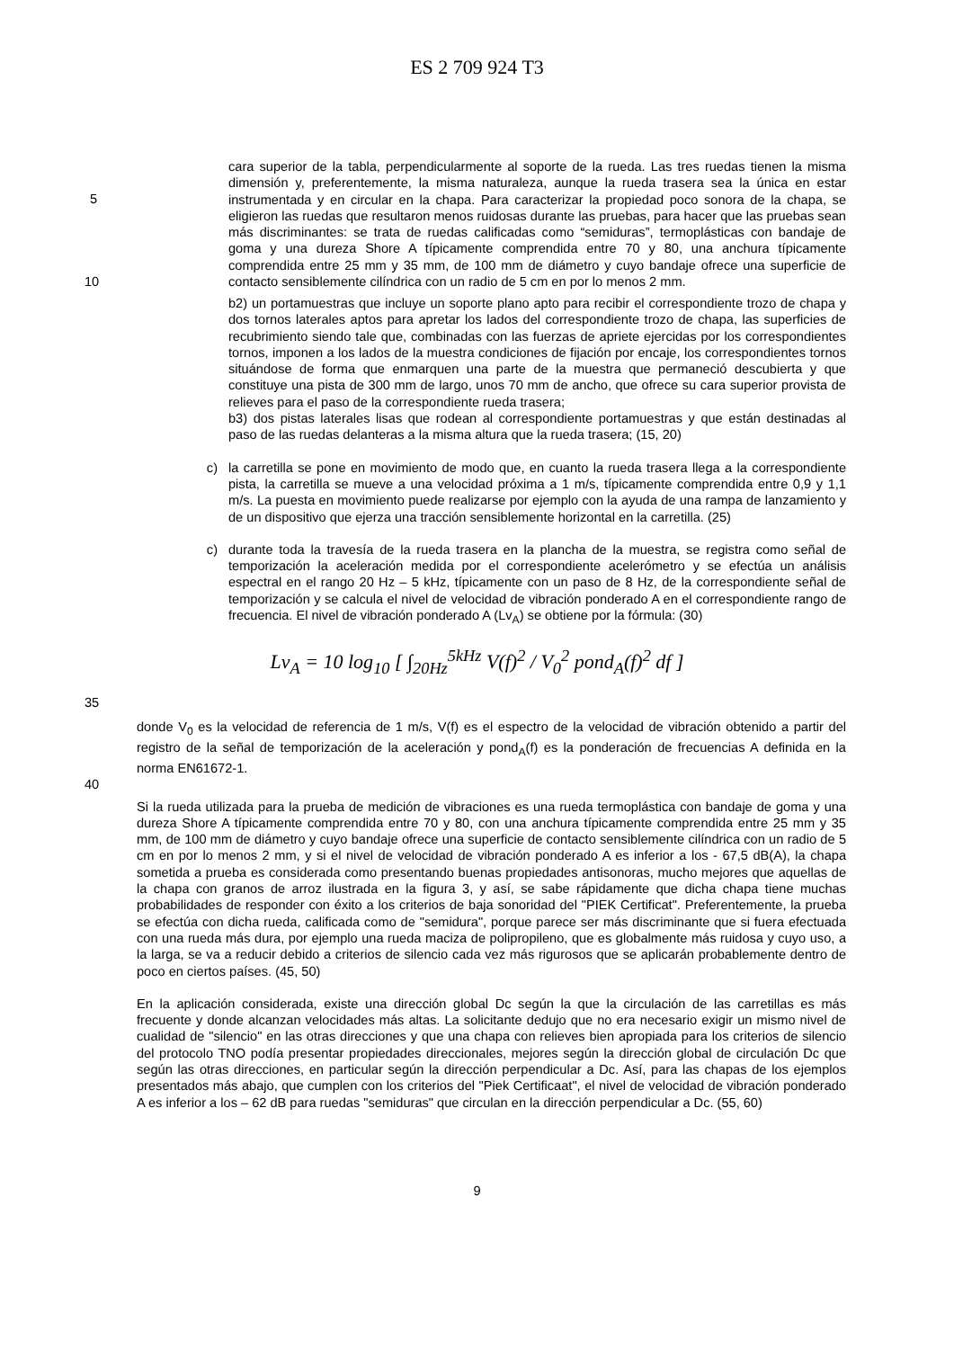ES 2 709 924 T3
cara superior de la tabla, perpendicularmente al soporte de la rueda. Las tres ruedas tienen la misma dimensión y, preferentemente, la misma naturaleza, aunque la rueda trasera sea la única en estar instrumentada y en circular en la chapa. Para caracterizar la propiedad poco sonora de la chapa, se eligieron las ruedas que resultaron menos ruidosas durante las pruebas, para hacer que las pruebas sean más discriminantes: se trata de ruedas calificadas como “semiduras”, termoplásticas con bandaje de goma y una dureza Shore A típicamente comprendida entre 70 y 80, una anchura típicamente comprendida entre 25 mm y 35 mm, de 100 mm de diámetro y cuyo bandaje ofrece una superficie de contacto sensiblemente cilíndrica con un radio de 5 cm en por lo menos 2 mm.
5
10
b2) un portamuestras que incluye un soporte plano apto para recibir el correspondiente trozo de chapa y dos tornos laterales aptos para apretar los lados del correspondiente trozo de chapa, las superficies de recubrimiento siendo tale que, combinadas con las fuerzas de apriete ejercidas por los correspondientes tornos, imponen a los lados de la muestra condiciones de fijación por encaje, los correspondientes tornos situándose de forma que enmarquen una parte de la muestra que permaneció descubierta y que constituye una pista de 300 mm de largo, unos 70 mm de ancho, que ofrece su cara superior provista de relieves para el paso de la correspondiente rueda trasera;
b3) dos pistas laterales lisas que rodean al correspondiente portamuestras y que están destinadas al paso de las ruedas delanteras a la misma altura que la rueda trasera; (15, 20)
c) la carretilla se pone en movimiento de modo que, en cuanto la rueda trasera llega a la correspondiente pista, la carretilla se mueve a una velocidad próxima a 1 m/s, típicamente comprendida entre 0,9 y 1,1 m/s. La puesta en movimiento puede realizarse por ejemplo con la ayuda de una rampa de lanzamiento y de un dispositivo que ejerza una tracción sensiblemente horizontal en la carretilla. (25)
c) durante toda la travesía de la rueda trasera en la plancha de la muestra, se registra como señal de temporización la aceleración medida por el correspondiente acelerómetro y se efectúa un análisis espectral en el rango 20 Hz – 5 kHz, típicamente con un paso de 8 Hz, de la correspondiente señal de temporización y se calcula el nivel de velocidad de vibración ponderado A en el correspondiente rango de frecuencia. El nivel de vibración ponderado A (Lv<sub>A</sub>) se obtiene por la fórmula: (30)
Lv<sub>A</sub> = 10 log<sub>10</sub> [ ∫<sub>20Hz</sub><sup>5kHz</sup> V(f)<sup>2</sup> / V<sub>0</sub><sup>2</sup> pond<sub>A</sub>(f)<sup>2</sup> df ]
35
donde V<sub>0</sub> es la velocidad de referencia de 1 m/s, V(f) es el espectro de la velocidad de vibración obtenido a partir del registro de la señal de temporización de la aceleración y pond<sub>A</sub>(f) es la ponderación de frecuencias A definida en la norma EN61672-1.
40
Si la rueda utilizada para la prueba de medición de vibraciones es una rueda termoplástica con bandaje de goma y una dureza Shore A típicamente comprendida entre 70 y 80, con una anchura típicamente comprendida entre 25 mm y 35 mm, de 100 mm de diámetro y cuyo bandaje ofrece una superficie de contacto sensiblemente cilíndrica con un radio de 5 cm en por lo menos 2 mm, y si el nivel de velocidad de vibración ponderado A es inferior a los - 67,5 dB(A), la chapa sometida a prueba es considerada como presentando buenas propiedades antisonoras, mucho mejores que aquellas de la chapa con granos de arroz ilustrada en la figura 3, y así, se sabe rápidamente que dicha chapa tiene muchas probabilidades de responder con éxito a los criterios de baja sonoridad del "PIEK Certificat". Preferentemente, la prueba se efectúa con dicha rueda, calificada como de "semidura", porque parece ser más discriminante que si fuera efectuada con una rueda más dura, por ejemplo una rueda maciza de polipropileno, que es globalmente más ruidosa y cuyo uso, a la larga, se va a reducir debido a criterios de silencio cada vez más rigurosos que se aplicarán probablemente dentro de poco en ciertos países. (45, 50)
En la aplicación considerada, existe una dirección global Dc según la que la circulación de las carretillas es más frecuente y donde alcanzan velocidades más altas. La solicitante dedujo que no era necesario exigir un mismo nivel de cualidad de "silencio" en las otras direcciones y que una chapa con relieves bien apropiada para los criterios de silencio del protocolo TNO podía presentar propiedades direccionales, mejores según la dirección global de circulación Dc que según las otras direcciones, en particular según la dirección perpendicular a Dc. Así, para las chapas de los ejemplos presentados más abajo, que cumplen con los criterios del "Piek Certificaat", el nivel de velocidad de vibración ponderado A es inferior a los – 62 dB para ruedas "semiduras" que circulan en la dirección perpendicular a Dc. (55, 60)
9